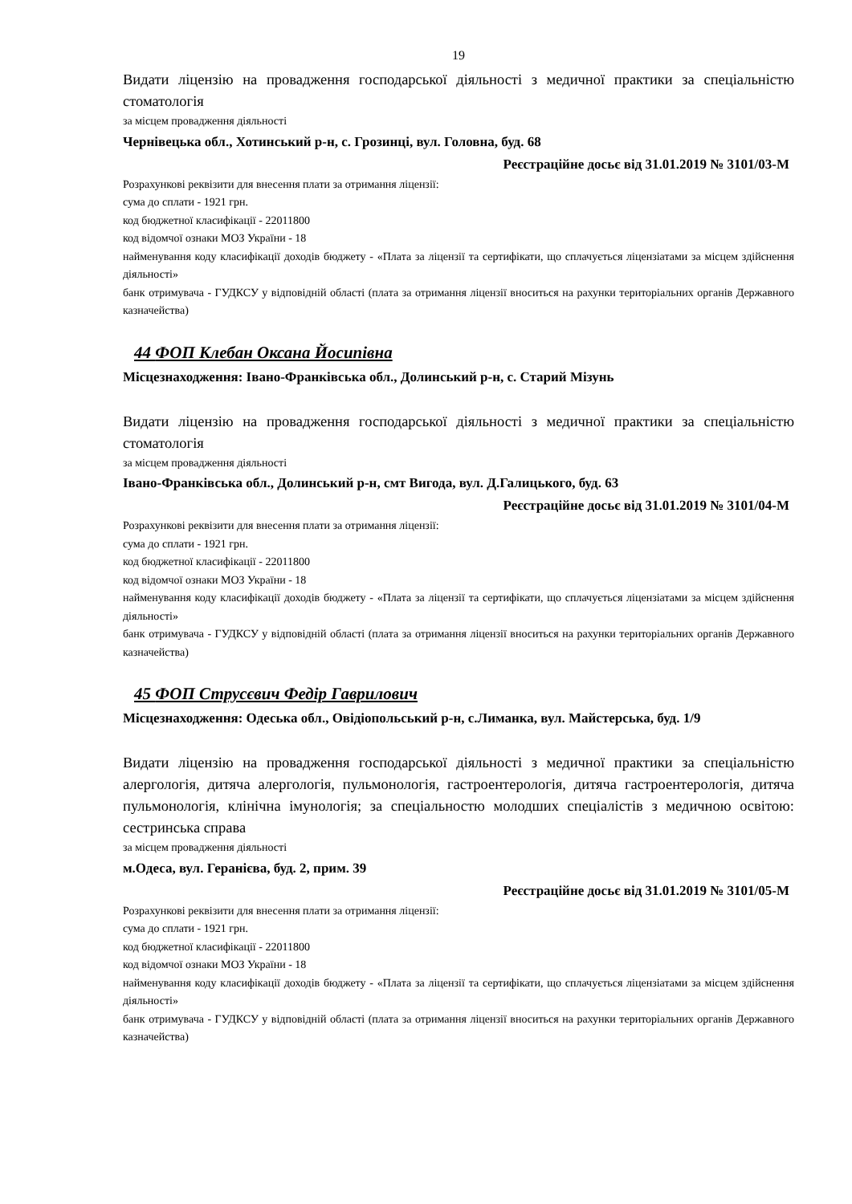19
Видати ліцензію на провадження господарської діяльності з медичної практики за спеціальністю стоматологія
за місцем провадження діяльності
Чернівецька обл., Хотинський р-н, с. Грозинці, вул. Головна, буд. 68
Реєстраційне досьє від 31.01.2019 № 3101/03-М
Розрахункові реквізити для внесення плати за отримання ліцензії:
сума до сплати - 1921 грн.
код бюджетної класифікації - 22011800
код відомчої ознаки МОЗ України - 18
найменування коду класифікації доходів бюджету - «Плата за ліцензії та сертифікати, що сплачується ліцензіатами за місцем здійснення діяльності»
банк отримувача - ГУДКСУ у відповідній області (плата за отримання ліцензії вноситься на рахунки територіальних органів Державного казначейства)
44 ФОП Клебан Оксана Йосипівна
Місцезнаходження: Івано-Франківська обл., Долинський р-н, с. Старий Мізунь
Видати ліцензію на провадження господарської діяльності з медичної практики за спеціальністю стоматологія
за місцем провадження діяльності
Івано-Франківська обл., Долинський р-н, смт Вигода, вул. Д.Галицького, буд. 63
Реєстраційне досьє від 31.01.2019 № 3101/04-М
Розрахункові реквізити для внесення плати за отримання ліцензії:
сума до сплати - 1921 грн.
код бюджетної класифікації - 22011800
код відомчої ознаки МОЗ України - 18
найменування коду класифікації доходів бюджету - «Плата за ліцензії та сертифікати, що сплачується ліцензіатами за місцем здійснення діяльності»
банк отримувача - ГУДКСУ у відповідній області (плата за отримання ліцензії вноситься на рахунки територіальних органів Державного казначейства)
45 ФОП Струсєвич Федір Гаврилович
Місцезнаходження: Одеська обл., Овідіопольський р-н, с.Лиманка, вул. Майстерська, буд. 1/9
Видати ліцензію на провадження господарської діяльності з медичної практики за спеціальністю алергологія, дитяча алергологія, пульмонологія, гастроентерологія, дитяча гастроентерологія, дитяча пульмонологія, клінічна імунологія; за спеціальностю молодших спеціалістів з медичною освітою: сестринська справа
за місцем провадження діяльності
м.Одеса, вул. Геранієва, буд. 2, прим. 39
Реєстраційне досьє від 31.01.2019 № 3101/05-М
Розрахункові реквізити для внесення плати за отримання ліцензії:
сума до сплати - 1921 грн.
код бюджетної класифікації - 22011800
код відомчої ознаки МОЗ України - 18
найменування коду класифікації доходів бюджету - «Плата за ліцензії та сертифікати, що сплачується ліцензіатами за місцем здійснення діяльності»
банк отримувача - ГУДКСУ у відповідній області (плата за отримання ліцензії вноситься на рахунки територіальних органів Державного казначейства)